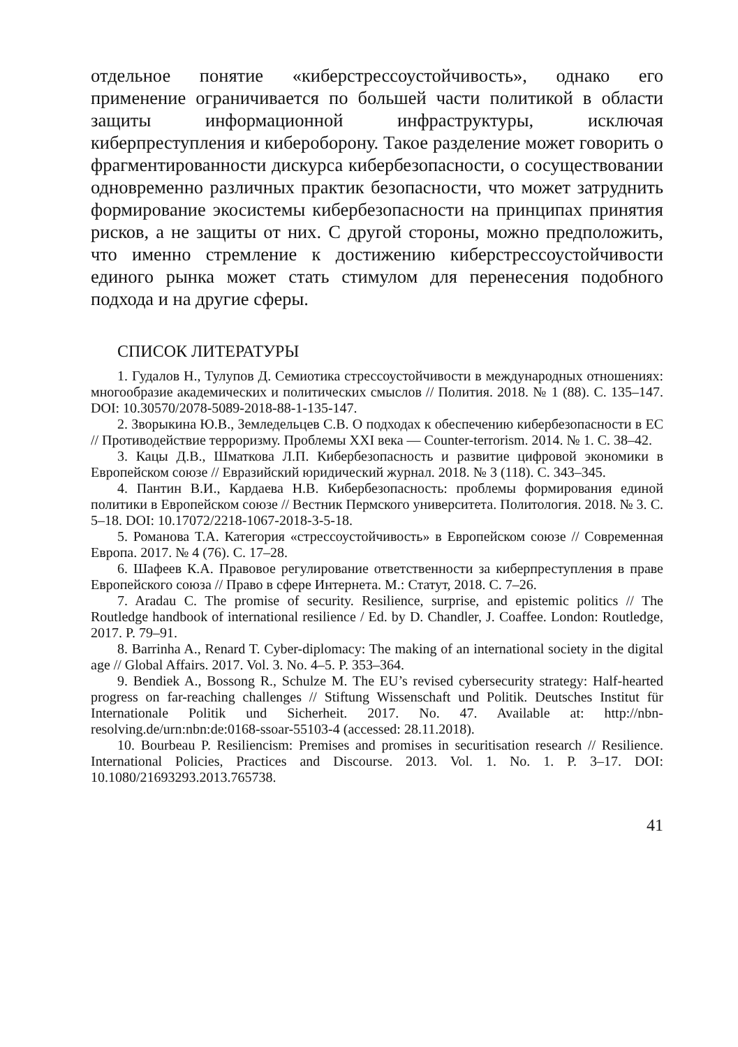отдельное понятие «киберстрессоустойчивость», однако его применение ограничивается по большей части политикой в области защиты информационной инфраструктуры, исключая киберпреступления и кибероборону. Такое разделение может говорить о фрагментированности дискурса кибербезопасности, о сосуществовании одновременно различных практик безопасности, что может затруднить формирование экосистемы кибербезопасности на принципах принятия рисков, а не защиты от них. С другой стороны, можно предположить, что именно стремление к достижению киберстрессоустойчивости единого рынка может стать стимулом для перенесения подобного подхода и на другие сферы.
СПИСОК ЛИТЕРАТУРЫ
1. Гудалов Н., Тулупов Д. Семиотика стрессоустойчивости в международных отношениях: многообразие академических и политических смыслов // Полития. 2018. № 1 (88). С. 135–147. DOI: 10.30570/2078-5089-2018-88-1-135-147.
2. Зворыкина Ю.В., Земледельцев С.В. О подходах к обеспечению кибербезопасности в ЕС // Противодействие терроризму. Проблемы XXI века — Counter-terrorism. 2014. № 1. С. 38–42.
3. Кацы Д.В., Шматкова Л.П. Кибербезопасность и развитие цифровой экономики в Европейском союзе // Евразийский юридический журнал. 2018. № 3 (118). С. 343–345.
4. Пантин В.И., Кардаева Н.В. Кибербезопасность: проблемы формирования единой политики в Европейском союзе // Вестник Пермского университета. Политология. 2018. № 3. С. 5–18. DOI: 10.17072/2218-1067-2018-3-5-18.
5. Романова Т.А. Категория «стрессоустойчивость» в Европейском союзе // Современная Европа. 2017. № 4 (76). С. 17–28.
6. Шафеев К.А. Правовое регулирование ответственности за киберпреступления в праве Европейского союза // Право в сфере Интернета. М.: Статут, 2018. С. 7–26.
7. Aradau C. The promise of security. Resilience, surprise, and epistemic politics // The Routledge handbook of international resilience / Ed. by D. Chandler, J. Coaffee. London: Routledge, 2017. P. 79–91.
8. Barrinha A., Renard T. Cyber-diplomacy: The making of an international society in the digital age // Global Affairs. 2017. Vol. 3. No. 4–5. P. 353–364.
9. Bendiek A., Bossong R., Schulze M. The EU’s revised cybersecurity strategy: Half-hearted progress on far-reaching challenges // Stiftung Wissenschaft und Politik. Deutsches Institut für Internationale Politik und Sicherheit. 2017. No. 47. Available at: http://nbn-resolving.de/urn:nbn:de:0168-ssoar-55103-4 (accessed: 28.11.2018).
10. Bourbeau P. Resiliencism: Premises and promises in securitisation research // Resilience. International Policies, Practices and Discourse. 2013. Vol. 1. No. 1. P. 3–17. DOI: 10.1080/21693293.2013.765738.
41